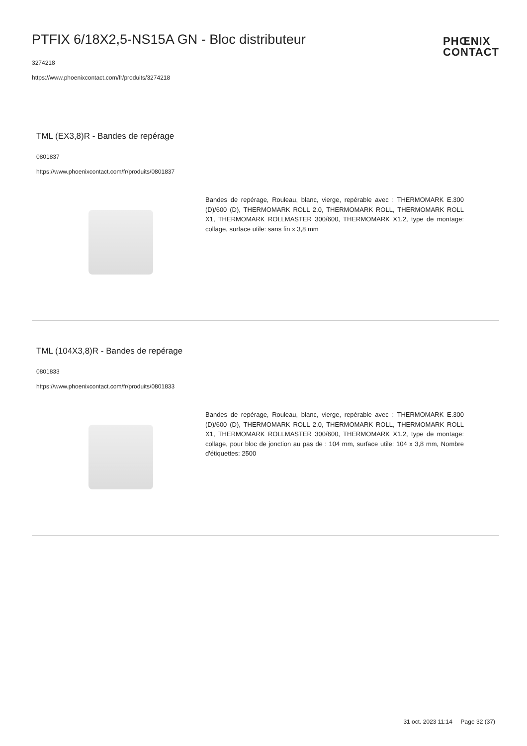PTFIX 6/18X2,5-NS15A GN - Bloc distributeur
PHŒNIX
CONTACT
3274218
https://www.phoenixcontact.com/fr/produits/3274218
TML (EX3,8)R - Bandes de repérage
0801837
https://www.phoenixcontact.com/fr/produits/0801837
Bandes de repérage, Rouleau, blanc, vierge, repérable avec : THERMOMARK E.300 (D)/600 (D), THERMOMARK ROLL 2.0, THERMOMARK ROLL, THERMOMARK ROLL X1, THERMOMARK ROLLMASTER 300/600, THERMOMARK X1.2, type de montage: collage, surface utile: sans fin x 3,8 mm
TML (104X3,8)R - Bandes de repérage
0801833
https://www.phoenixcontact.com/fr/produits/0801833
Bandes de repérage, Rouleau, blanc, vierge, repérable avec : THERMOMARK E.300 (D)/600 (D), THERMOMARK ROLL 2.0, THERMOMARK ROLL, THERMOMARK ROLL X1, THERMOMARK ROLLMASTER 300/600, THERMOMARK X1.2, type de montage: collage, pour bloc de jonction au pas de : 104 mm, surface utile: 104 x 3,8 mm, Nombre d'étiquettes: 2500
31 oct. 2023 11:14 Page 32 (37)